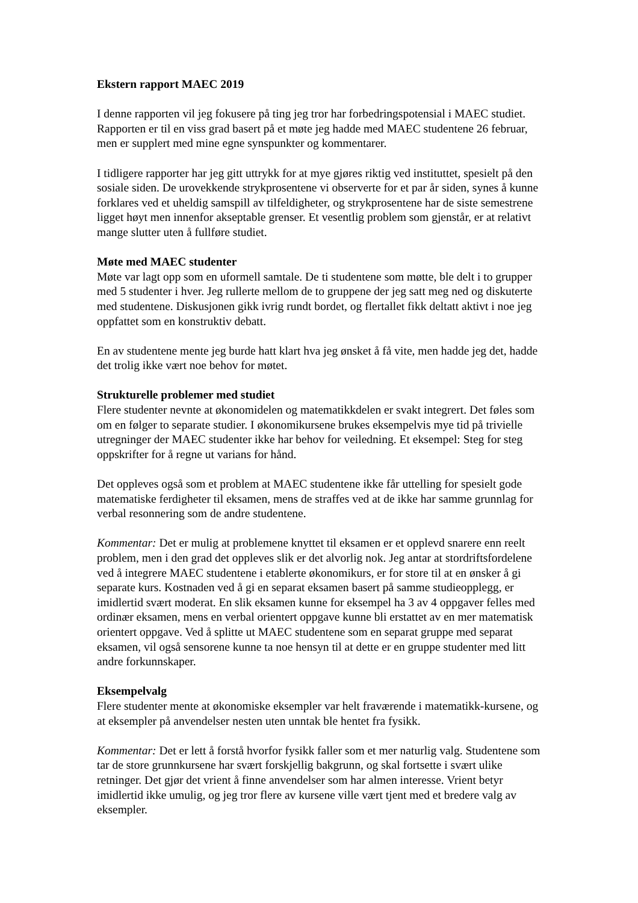Ekstern rapport MAEC 2019
I denne rapporten vil jeg fokusere på ting jeg tror har forbedringspotensial i MAEC studiet. Rapporten er til en viss grad basert på et møte jeg hadde med MAEC studentene 26 februar, men er supplert med mine egne synspunkter og kommentarer.
I tidligere rapporter har jeg gitt uttrykk for at mye gjøres riktig ved instituttet, spesielt på den sosiale siden. De urovekkende strykprosentene vi observerte for et par år siden, synes å kunne forklares ved et uheldig samspill av tilfeldigheter, og strykprosentene har de siste semestrene ligget høyt men innenfor akseptable grenser. Et vesentlig problem som gjenstår, er at relativt mange slutter uten å fullføre studiet.
Møte med MAEC studenter
Møte var lagt opp som en uformell samtale. De ti studentene som møtte, ble delt i to grupper med 5 studenter i hver. Jeg rullerte mellom de to gruppene der jeg satt meg ned og diskuterte med studentene. Diskusjonen gikk ivrig rundt bordet, og flertallet fikk deltatt aktivt i noe jeg oppfattet som en konstruktiv debatt.
En av studentene mente jeg burde hatt klart hva jeg ønsket å få vite, men hadde jeg det, hadde det trolig ikke vært noe behov for møtet.
Strukturelle problemer med studiet
Flere studenter nevnte at økonomidelen og matematikkdelen er svakt integrert. Det føles som om en følger to separate studier. I økonomikursene brukes eksempelvis mye tid på trivielle utregninger der MAEC studenter ikke har behov for veiledning. Et eksempel: Steg for steg oppskrifter for å regne ut varians for hånd.
Det oppleves også som et problem at MAEC studentene ikke får uttelling for spesielt gode matematiske ferdigheter til eksamen, mens de straffes ved at de ikke har samme grunnlag for verbal resonnering som de andre studentene.
Kommentar: Det er mulig at problemene knyttet til eksamen er et opplevd snarere enn reelt problem, men i den grad det oppleves slik er det alvorlig nok. Jeg antar at stordriftsfordelene ved å integrere MAEC studentene i etablerte økonomikurs, er for store til at en ønsker å gi separate kurs. Kostnaden ved å gi en separat eksamen basert på samme studieopplegg, er imidlertid svært moderat. En slik eksamen kunne for eksempel ha 3 av 4 oppgaver felles med ordinær eksamen, mens en verbal orientert oppgave kunne bli erstattet av en mer matematisk orientert oppgave. Ved å splitte ut MAEC studentene som en separat gruppe med separat eksamen, vil også sensorene kunne ta noe hensyn til at dette er en gruppe studenter med litt andre forkunnskaper.
Eksempelvalg
Flere studenter mente at økonomiske eksempler var helt fraværende i matematikk-kursene, og at eksempler på anvendelser nesten uten unntak ble hentet fra fysikk.
Kommentar: Det er lett å forstå hvorfor fysikk faller som et mer naturlig valg. Studentene som tar de store grunnkursene har svært forskjellig bakgrunn, og skal fortsette i svært ulike retninger. Det gjør det vrient å finne anvendelser som har almen interesse. Vrient betyr imidlertid ikke umulig, og jeg tror flere av kursene ville vært tjent med et bredere valg av eksempler.